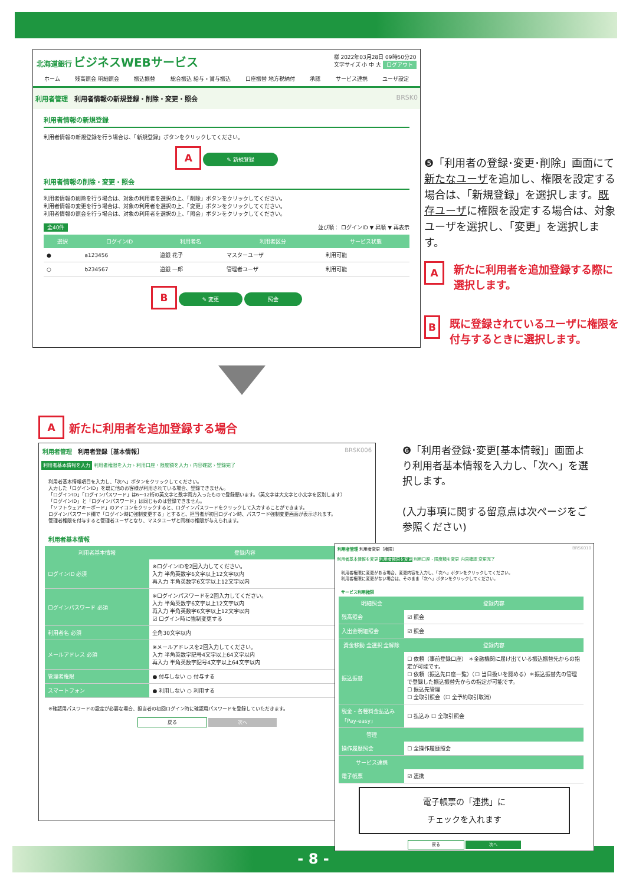北海道銀行 ビジネスWEBサービス 様 2022年03月28日 09時50分20
文字サイズ 小 中 大 ログアウト
ホーム 残高照会 明細照会 振込振替 総合振込 給与・賞与振込 口座振替 地方税納付 承認 サービス連携 ユーザ設定
利用者管理 利用者情報の新規登録・削除・変更・照会 BRSK0
利用者情報の新規登録
利用者情報の新規登録を行う場合は、「新規登録」ボタンをクリックしてください。
A ✎ 新規登録
利用者情報の削除・変更・照会
利用者情報の削除を行う場合は、対象の利用者を選択の上、「削除」ボタンをクリックしてください。
利用者情報の変更を行う場合は、対象の利用者を選択の上、「変更」ボタンをクリックしてください。
利用者情報の照会を行う場合は、対象の利用者を選択の上、「照会」ボタンをクリックしてください。
全40件 並び順： ログインID ▼ 昇順 ▼ 再表示
| 選択 | ログインID | 利用者名 | 利用者区分 | サービス状態 |
| --- | --- | --- | --- | --- |
| ● | a123456 | 道銀 花子 | マスターユーザ | 利用可能 |
| ○ | b234567 | 道銀 一郎 | 管理者ユーザ | 利用可能 |
B ✎ 変更 照会
❺「利用者の登録･変更･削除」画面にて
新たなユーザを追加し、権限を設定する場合は、「新規登録」を選択します。既存ユーザに権限を設定する場合は、対象ユーザを選択し、「変更」を選択します。
A新たに利用者を追加登録する際に選択します。
B既に登録されているユーザに権限を付与するときに選択します。
A新たに利用者を追加登録する場合
利用者管理 利用者登録［基本情報］ BRSK006
利用者基本情報を入力 利用者権限を入力 › 利用口座・限度額を入力 › 内容確認 › 登録完了
利用者基本情報項目を入力し、「次へ」ボタンをクリックしてください。
入力した「ログインID」を既に他のお客様が利用されている場合、登録できません。
「ログインID」「ログインパスワード」は6～12桁の英文字と数字両方入ったもので登録願います。（英文字は大文字と小文字を区別します）
「ログインID」と「ログインパスワード」は同じものは登録できません。
「ソフトウェアキーボード」のアイコンをクリックすると、ログインパスワードをクリックして入力することができます。
ログインパスワード欄で「ログイン時に強制変更する」とすると、担当者が初回ログイン時、パスワード強制変更画面が表示されます。
管理者権限を付与すると管理者ユーザとなり、マスタユーザと同様の権限が与えられます。
利用者基本情報
| 利用者基本情報 | 登録内容 |
| --- | --- |
| ログインID 必須 | ※ログインIDを2回入力してください。 入力 半角英数字6文字以上12文字以内 再入力 半角英数字6文字以上12文字以内 |
| ログインパスワード 必須 | ※ログインパスワードを2回入力してください。 入力 半角英数字6文字以上12文字以内 再入力 半角英数字6文字以上12文字以内 ☑ ログイン時に強制変更する |
| 利用者名 必須 | 全角30文字以内 |
| メールアドレス 必須 | ※メールアドレスを2回入力してください。 入力 半角英数字記号4文字以上64文字以内 再入力 半角英数字記号4文字以上64文字以内 |
| 管理者権限 | ● 付与しない ○ 付与する |
| スマートフォン | ● 利用しない ○ 利用する |
※確認用パスワードの設定が必要な場合、担当者の初回ログイン時に確認用パスワードを登録していただきます。
戻る 次へ
❻「利用者登録･変更[基本情報]」画面より利用者基本情報を入力し、「次へ」を選択します。
(入力事項に関する留意点は次ページをご参照ください)
利用者管理 利用者変更［権限］ BRSK010
利用者基本情報を変更 利用者権限を変更 利用口座・限度額を変更 内容確認 変更完了
利用者権限に変更がある場合、変更内容を入力し、「次へ」ボタンをクリックしてください。
利用者権限に変更がない場合は、そのまま「次へ」ボタンをクリックしてください。
サービス利用権限
| 明細照会 | 登録内容 |
| --- | --- |
| 残高照会 | ☑ 照会 |
| 入出金明細照会 | ☑ 照会 |
| 資金移動 全選択 全解除 | 登録内容 |
| 振込振替 | ☐ 依頼（事前登録口座） ＊金融機関に届け出ている振込振替先からの指定が可能です。 ☐ 依頼（振込先口座一覧）（☐ 当日扱いを認める）＊振込振替先の管理で登録した振込振替先からの指定が可能です。 ☐ 振込先管理 ☐ 全取引照会（☐ 全予約取引取消） |
| 税金・各種料金払込み「Pay-easy」 | ☐ 払込み ☐ 全取引照会 |
| 管理 | |
| 操作履歴照会 | ☐ 全操作履歴照会 |
| サービス連携 | |
| 電子帳票 | ☑ 連携 |
電子帳票の「連携」に
チェックを入れます
戻る 次へ
- 8 -